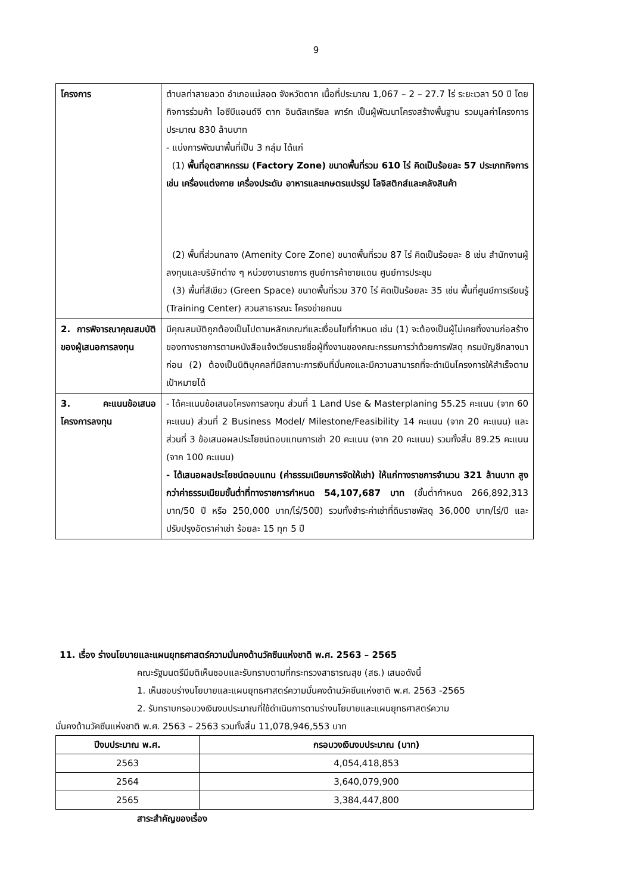9
| โครงการ | ตำบลท่าสายลวด อำเภอแม่สอด จังหวัดตาก เนื้อที่ประมาณ 1,067 – 2 – 27.7 ไร่ ระยะเวลา 50 ปี โดยกิจการร่วมค้า ไอซีบีแอนด์จี ตาก อินดัสเทรียล พาร์ก เป็นผู้พัฒนาโครงสร้างพื้นฐาน รวมมูลค่าโครงการ ประมาณ 830 ล้านบาท - แบ่งการพัฒนาพื้นที่เป็น 3 กลุ่ม ได้แก่ (1) พื้นที่อุตสาหกรรม (Factory Zone) ขนาดพื้นที่รวม 610 ไร่ คิดเป็นร้อยละ 57 ประเภทกิจการ เช่น เครื่องแต่งกาย เครื่องประดับ อาหารและเกษตรแปรรูป โลจิสติกส์และคลังสินค้า (2) พื้นที่ส่วนกลาง (Amenity Core Zone) ขนาดพื้นที่รวม 87 ไร่ คิดเป็นร้อยละ 8 เช่น สำนักงานผู้ลงทุนและบริษัทต่าง ๆ หน่วยงานราชการ ศูนย์การค้าชายแดน ศูนย์การประชุม (3) พื้นที่สีเขียว (Green Space) ขนาดพื้นที่รวม 370 ไร่ คิดเป็นร้อยละ 35 เช่น พื้นที่ศูนย์การเรียนรู้ (Training Center) สวนสาธารณะ โครงข่ายถนน |
| 2. การพิจารณาคุณสมบัติของผู้เสนอการลงทุน | มีคุณสมบัติถูกต้องเป็นไปตามหลักเกณฑ์และเงื่อนไขที่กำหนด เช่น (1) จะต้องเป็นผู้ไม่เคยทิ้งงานก่อสร้างของทางราชการตามหนังสือแจ้งเวียนรายชื่อผู้ทิ้งงานของคณะกรรมการว่าด้วยการพัสดุ กรมบัญชีกลางมาก่อน (2) ต้องเป็นนิติบุคคลที่มีสถานะการเงินที่มั่นคงและมีความสามารถที่จะดำเนินโครงการให้สำเร็จตามเป้าหมายได้ |
| 3. คะแนนข้อเสนอโครงการลงทุน | - ได้คะแนนข้อเสนอโครงการลงทุน ส่วนที่ 1 Land Use & Masterplaning 55.25 คะแนน (จาก 60 คะแนน) ส่วนที่ 2 Business Model/ Milestone/Feasibility 14 คะแนน (จาก 20 คะแนน) และส่วนที่ 3 ข้อเสนอผลประโยชน์ตอบแทนการเช่า 20 คะแนน (จาก 20 คะแนน) รวมทั้งสิ้น 89.25 คะแนน (จาก 100 คะแนน) - ได้เสนอผลประโยชน์ตอบแทน (ค่าธรรมเนียมการจัดให้เช่า) ให้แก่ทางราชการจำนวน 321 ล้านบาท สูงกว่าค่าธรรมเนียมขั้นต่ำที่ทางราชการกำหนด 54,107,687 บาท (ขั้นต่ำกำหนด 266,892,313 บาท/50 ปี หรือ 250,000 บาท/ไร่/50ปี) รวมทั้งชำระค่าเช่าที่ดินราชพัสดุ 36,000 บาท/ไร่/ปี และปรับปรุงอัตราค่าเช่า ร้อยละ 15 ทุก 5 ปี |
11. เรื่อง ร่างนโยบายและแผนยุทธศาสตร์ความมั่นคงด้านวัคซีนแห่งชาติ พ.ศ. 2563 – 2565
คณะรัฐมนตรีมีมติเห็นชอบและรับทราบตามที่กระทรวงสาธารณสุข (สธ.) เสนอดังนี้
1. เห็นชอบร่างนโยบายและแผนยุทธศาสตร์ความมั่นคงด้านวัคซีนแห่งชาติ พ.ศ. 2563 -2565
2. รับทราบกรอบวงเงินงบประมาณที่ใช้ดำเนินการตามร่างนโยบายและแผนยุทธศาสตร์ความ
มั่นคงด้านวัคซีนแห่งชาติ พ.ศ. 2563 – 2563 รวมทั้งสิ้น 11,078,946,553 บาท
| ปีงบประมาณ พ.ศ. | กรอบวงเงินงบประมาณ (บาท) |
| --- | --- |
| 2563 | 4,054,418,853 |
| 2564 | 3,640,079,900 |
| 2565 | 3,384,447,800 |
สาระสำคัญของเรื่อง